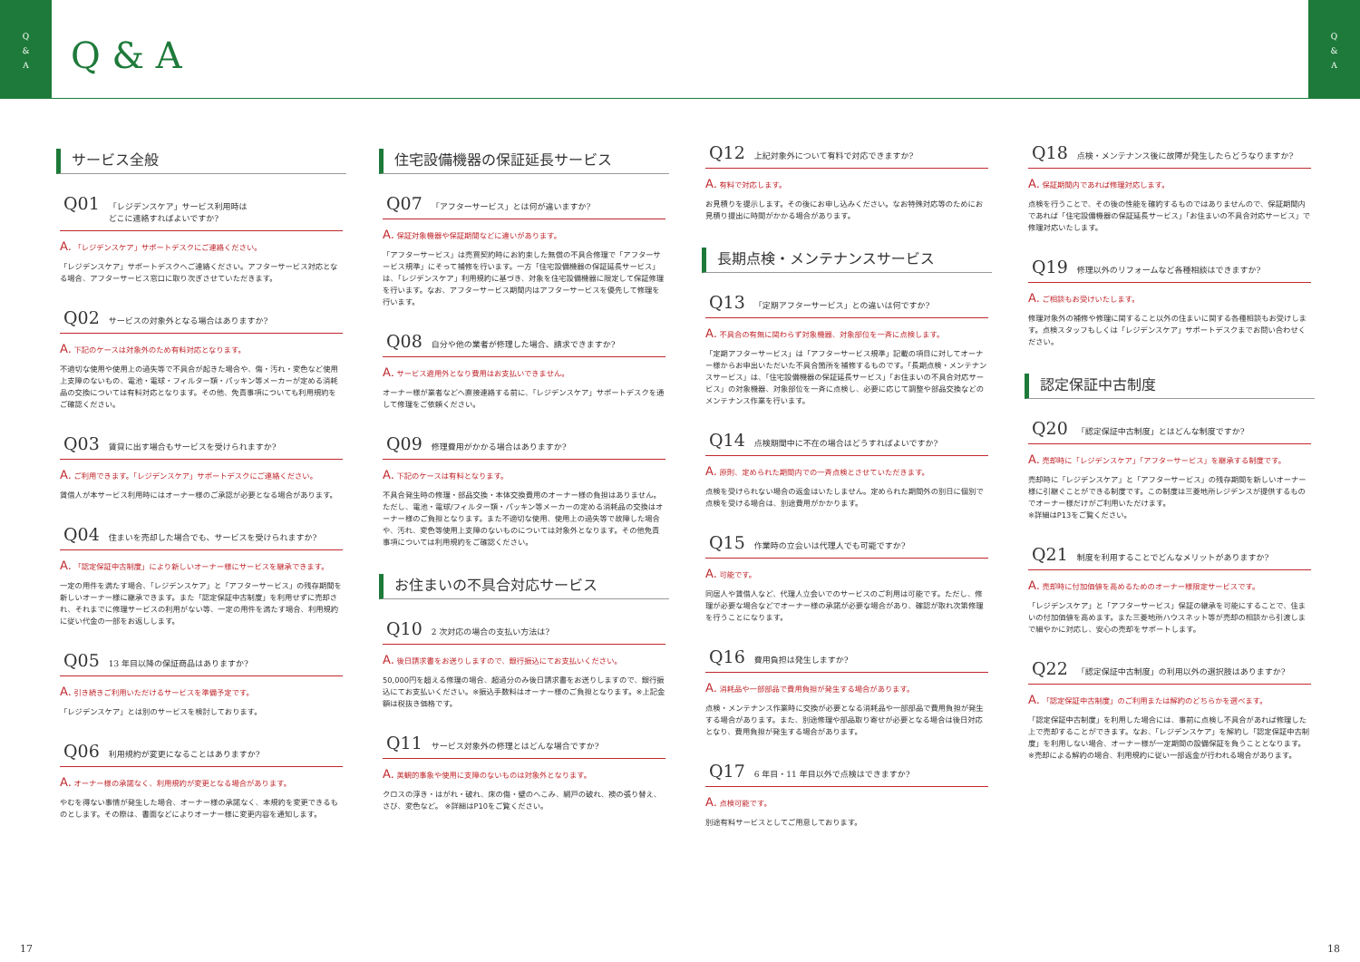Q
&
A
Q & A
Q
&
A
サービス全般
Q01 「レジデンスケア」サービス利用時は
どこに連絡すればよいですか?
A. 「レジデンスケア」サポートデスクにご連絡ください。
「レジデンスケア」サポートデスクへご連絡ください。アフターサービス対応となる場合、アフターサービス窓口に取り次ぎさせていただきます。
Q02 サービスの対象外となる場合はありますか?
A. 下記のケースは対象外のため有料対応となります。
不適切な使用や使用上の過失等で不具合が起きた場合や、傷・汚れ・変色など使用上支障のないもの、電池・電球・フィルター類・パッキン等メーカーが定める消耗品の交換については有料対応となります。その他、免責事項についても利用規約をご確認ください。
Q03 賃貸に出す場合もサービスを受けられますか?
A. ご利用できます。「レジデンスケア」サポートデスクにご連絡ください。
賃借人が本サービス利用時にはオーナー様のご承認が必要となる場合があります。
Q04 住まいを売却した場合でも、サービスを受けられますか?
A. 「認定保証中古制度」により新しいオーナー様にサービスを継承できます。
一定の用件を満たす場合、「レジデンスケア」と「アフターサービス」の残存期間を新しいオーナー様に継承できます。また「認定保証中古制度」を利用せずに売却され、それまでに修理サービスの利用がない等、一定の用件を満たす場合、利用規約に従い代金の一部をお返しします。
Q05 13 年目以降の保証商品はありますか?
A. 引き続きご利用いただけるサービスを準備予定です。
「レジデンスケア」とは別のサービスを検討しております。
Q06 利用規約が変更になることはありますか?
A. オーナー様の承諾なく、利用規約が変更となる場合があります。
やむを得ない事情が発生した場合、オーナー様の承諾なく、本規約を変更できるものとします。その際は、書面などによりオーナー様に変更内容を通知します。
住宅設備機器の保証延長サービス
Q07 「アフターサービス」とは何が違いますか?
A. 保証対象機器や保証期間などに違いがあります。
「アフターサービス」は売買契約時にお約束した無償の不具合修理で「アフターサービス規準」にそって補修を行います。一方「住宅設備機器の保証延長サービス」は、「レジデンスケア」利用規約に基づき、対象を住宅設備機器に限定して保証修理を行います。なお、アフターサービス期間内はアフターサービスを優先して修理を行います。
Q08 自分や他の業者が修理した場合、請求できますか?
A. サービス適用外となり費用はお支払いできません。
オーナー様が業者などへ直接連絡する前に、「レジデンスケア」サポートデスクを通して修理をご依頼ください。
Q09 修理費用がかかる場合はありますか?
A. 下記のケースは有料となります。
不具合発生時の修理・部品交換・本体交換費用のオーナー様の負担はありません。ただし、電池・電球/フィルター類・パッキン等メーカーの定める消耗品の交換はオーナー様のご負担となります。また不適切な使用、使用上の過失等で故障した場合や、汚れ、変色等使用上支障のないものについては対象外となります。その他免責事項については利用規約をご確認ください。
お住まいの不具合対応サービス
Q10 2 次対応の場合の支払い方法は?
A. 後日請求書をお送りしますので、銀行振込にてお支払いください。
50,000円を超える修理の場合、超過分のみ後日請求書をお送りしますので、銀行振込にてお支払いください。※振込手数料はオーナー様のご負担となります。※上記金額は税抜き価格です。
Q11 サービス対象外の修理とはどんな場合ですか?
A. 美観的事象や使用に支障のないものは対象外となります。
クロスの浮き・はがれ・破れ、床の傷・壁のへこみ、網戸の破れ、襖の張り替え、さび、変色など。 ※詳細はP10をご覧ください。
Q12 上記対象外について有料で対応できますか?
A. 有料で対応します。
お見積りを提示します。その後にお申し込みください。なお特殊対応等のためにお見積り提出に時間がかかる場合があります。
長期点検・メンテナンスサービス
Q13 「定期アフターサービス」との違いは何ですか?
A. 不具合の有無に関わらず対象機器、対象部位を一斉に点検します。
「定期アフターサービス」は「アフターサービス規準」記載の項目に対してオーナー様からお申出いただいた不具合箇所を補修するものです。「長期点検・メンテナンスサービス」は、「住宅設備機器の保証延長サービス」「お住まいの不具合対応サービス」の対象機器、対象部位を一斉に点検し、必要に応じて調整や部品交換などのメンテナンス作業を行います。
Q14 点検期間中に不在の場合はどうすればよいですか?
A. 原則、定められた期間内での一斉点検とさせていただきます。
点検を受けられない場合の返金はいたしません。定められた期間外の別日に個別で点検を受ける場合は、別途費用がかかります。
Q15 作業時の立会いは代理人でも可能ですか?
A. 可能です。
同居人や賃借人など、代理人立会いでのサービスのご利用は可能です。ただし、修理が必要な場合などでオーナー様の承諾が必要な場合があり、確認が取れ次第修理を行うことになります。
Q16 費用負担は発生しますか?
A. 消耗品や一部部品で費用負担が発生する場合があります。
点検・メンテナンス作業時に交換が必要となる消耗品や一部部品で費用負担が発生する場合があります。また、別途修理や部品取り寄せが必要となる場合は後日対応となり、費用負担が発生する場合があります。
Q17 6 年目・11 年目以外で点検はできますか?
A. 点検可能です。
別途有料サービスとしてご用意しております。
Q18 点検・メンテナンス後に故障が発生したらどうなりますか?
A. 保証期間内であれば修理対応します。
点検を行うことで、その後の性能を確約するものではありませんので、保証期間内であれば「住宅設備機器の保証延長サービス」「お住まいの不具合対応サービス」で修理対応いたします。
Q19 修理以外のリフォームなど各種相談はできますか?
A. ご相談もお受けいたします。
修理対象外の補修や修理に関すること以外の住まいに関する各種相談もお受けします。点検スタッフもしくは「レジデンスケア」サポートデスクまでお問い合わせください。
認定保証中古制度
Q20 「認定保証中古制度」とはどんな制度ですか?
A. 売却時に「レジデンスケア」「アフターサービス」を継承する制度です。
売却時に「レジデンスケア」と「アフターサービス」の残存期間を新しいオーナー様に引継ぐことができる制度です。この制度は三菱地所レジデンスが提供するものでオーナー様だけがご利用いただけます。
※詳細はP13をご覧ください。
Q21 制度を利用することでどんなメリットがありますか?
A. 売却時に付加価値を高めるためのオーナー様限定サービスです。
「レジデンスケア」と「アフターサービス」保証の継承を可能にすることで、住まいの付加価値を高めます。また三菱地所ハウスネット等が売却の相談から引渡しまで細やかに対応し、安心の売却をサポートします。
Q22 「認定保証中古制度」の利用以外の選択肢はありますか?
A. 「認定保証中古制度」のご利用または解約のどちらかを選べます。
「認定保証中古制度」を利用した場合には、事前に点検し不具合があれば修理した上で売却することができます。なお、「レジデンスケア」を解約し「認定保証中古制度」を利用しない場合、オーナー様が一定期間の設備保証を負うこととなります。 ※売却による解約の場合、利用規約に従い一部返金が行われる場合があります。
17 18